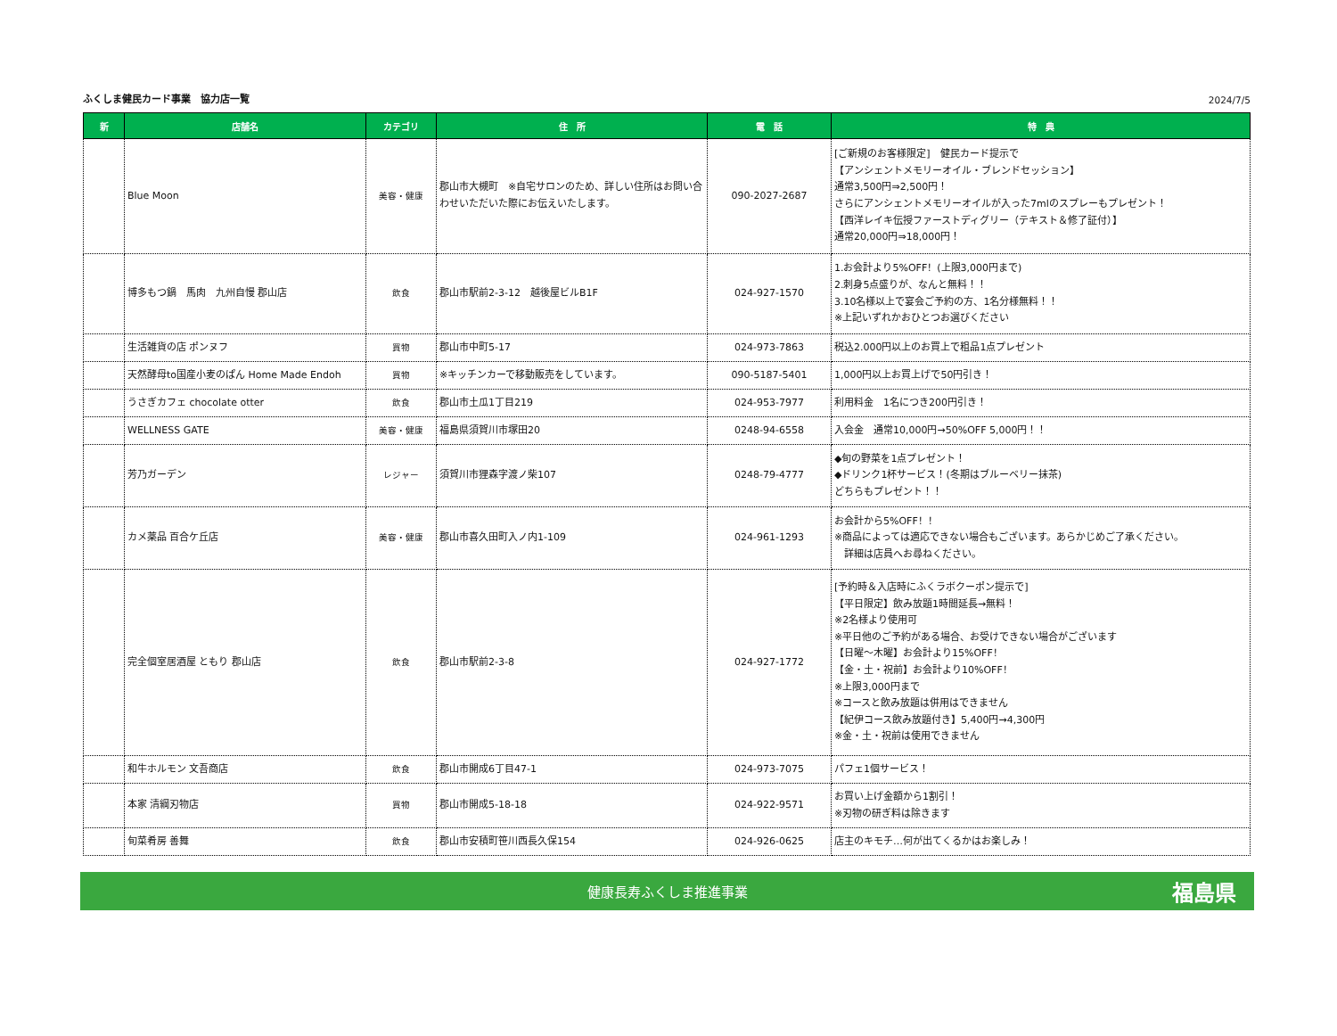ふくしま健民カード事業　協力店一覧 2024/7/5
| 新 | 店舗名 | カテゴリ | 住 所 | 電 話 | 特 典 |
| --- | --- | --- | --- | --- | --- |
| | Blue Moon | 美容・健康 | 郡山市大槻町 ※自宅サロンのため、詳しい住所はお問い合わせいただいた際にお伝えいたします。 | 090-2027-2687 | [ご新規のお客様限定] 健民カード提示で 【アンシェントメモリーオイル・ブレンドセッション】 通常3,500円⇒2,500円！ さらにアンシェントメモリーオイルが入った7mlのスプレーもプレゼント！ 【西洋レイキ伝授ファーストディグリー（テキスト＆修了証付）】 通常20,000円⇒18,000円！ |
| | 博多もつ鍋 馬肉 九州自慢 郡山店 | 飲食 | 郡山市駅前2-3-12 越後屋ビルB1F | 024-927-1570 | 1.お会計より5%OFF！(上限3,000円まで) 2.刺身5点盛りが、なんと無料！！ 3.10名様以上で宴会ご予約の方、1名分様無料！！ ※上記いずれかおひとつお選びください |
| | 生活雑貨の店 ポンヌフ | 買物 | 郡山市中町5-17 | 024-973-7863 | 税込2.000円以上のお買上で粗品1点プレゼント |
| | 天然酵母to国産小麦のぱん Home Made Endoh | 買物 | ※キッチンカーで移動販売をしています。 | 090-5187-5401 | 1,000円以上お買上げで50円引き！ |
| | うさぎカフェ chocolate otter | 飲食 | 郡山市土瓜1丁目219 | 024-953-7977 | 利用料金 1名につき200円引き！ |
| | WELLNESS GATE | 美容・健康 | 福島県須賀川市塚田20 | 0248-94-6558 | 入会金 通常10,000円→50%OFF 5,000円！！ |
| | 芳乃ガーデン | レジャー | 須賀川市狸森字渡ノ柴107 | 0248-79-4777 | ◆旬の野菜を1点プレゼント！ ◆ドリンク1杯サービス！(冬期はブルーベリー抹茶) どちらもプレゼント！！ |
| | カメ薬品 百合ケ丘店 | 美容・健康 | 郡山市喜久田町入ノ内1-109 | 024-961-1293 | お会計から5%OFF！！ ※商品によっては適応できない場合もございます。あらかじめご了承ください。 詳細は店員へお尋ねください。 |
| | 完全個室居酒屋 ともり 郡山店 | 飲食 | 郡山市駅前2-3-8 | 024-927-1772 | [予約時＆入店時にふくラボクーポン提示で] 【平日限定】飲み放題1時間延長→無料！ ※2名様より使用可 ※平日他のご予約がある場合、お受けできない場合がございます 【日曜～木曜】お会計より15%OFF！ 【金・土・祝前】お会計より10%OFF！ ※上限3,000円まで ※コースと飲み放題は併用はできません 【紀伊コース飲み放題付き】5,400円→4,300円 ※金・土・祝前は使用できません |
| | 和牛ホルモン 文吾商店 | 飲食 | 郡山市開成6丁目47-1 | 024-973-7075 | パフェ1個サービス！ |
| | 本家 清綱刃物店 | 買物 | 郡山市開成5-18-18 | 024-922-9571 | お買い上げ金額から1割引！ ※刃物の研ぎ料は除きます |
| | 旬菜肴房 善舞 | 飲食 | 郡山市安積町笹川西長久保154 | 024-926-0625 | 店主のキモチ…何が出てくるかはお楽しみ！ |
健康長寿ふくしま推進事業
福島県